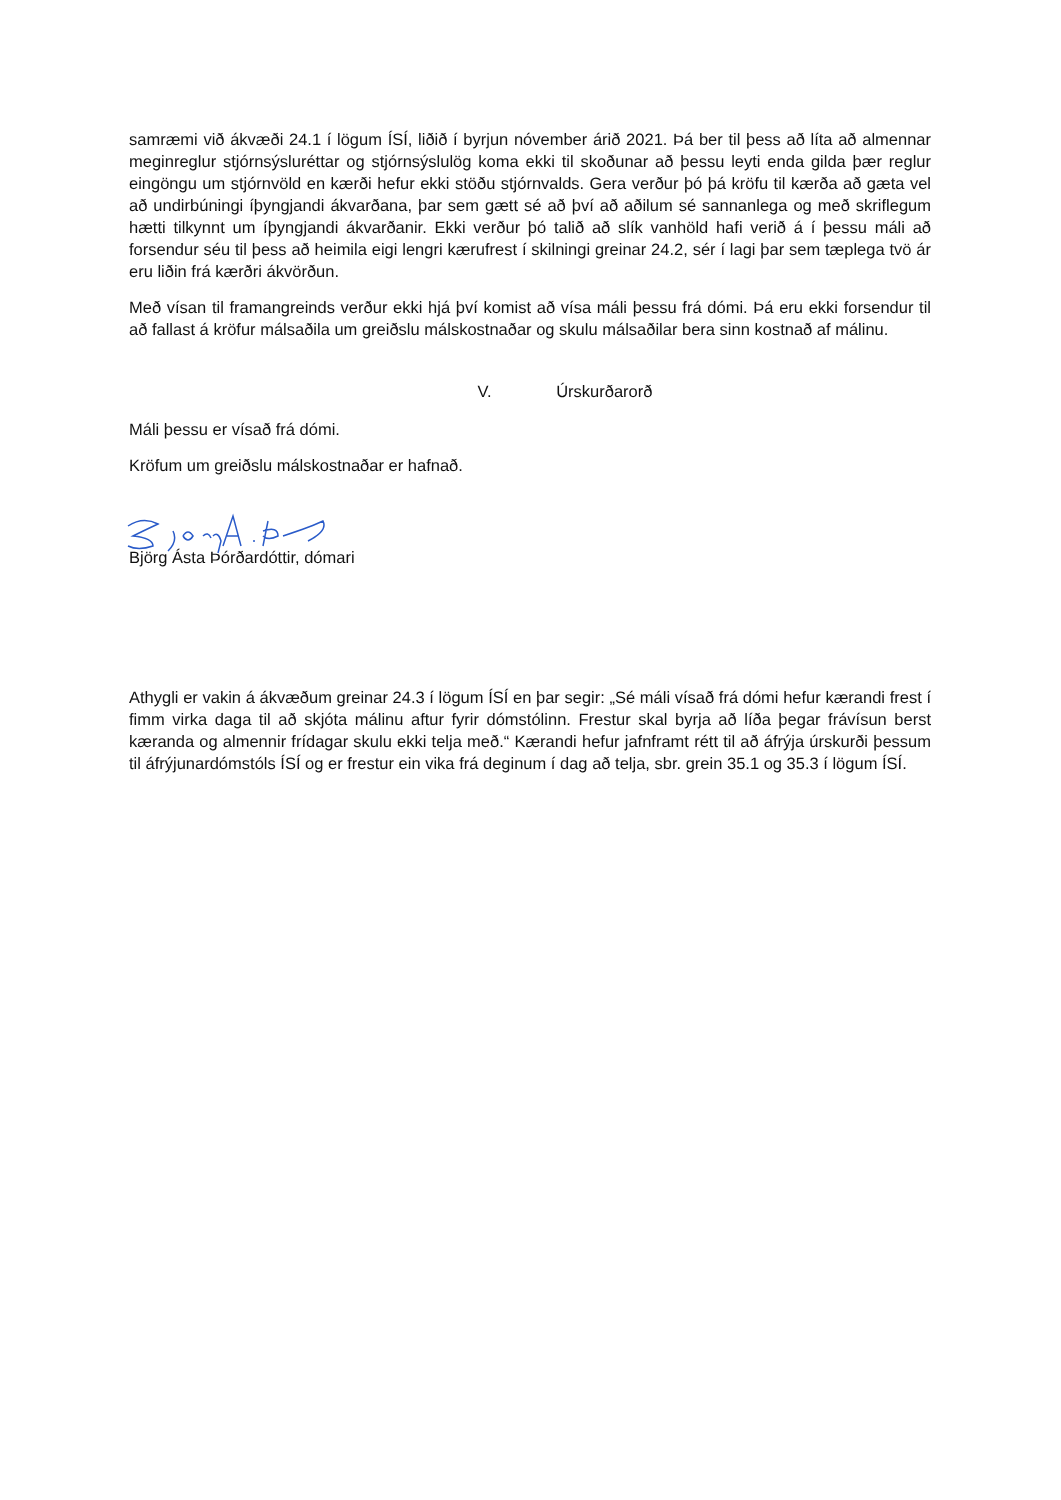samræmi við ákvæði 24.1 í lögum ÍSÍ, liðið í byrjun nóvember árið 2021. Þá ber til þess að líta að almennar meginreglur stjórnsýsluréttar og stjórnsýslulög koma ekki til skoðunar að þessu leyti enda gilda þær reglur eingöngu um stjórnvöld en kærði hefur ekki stöðu stjórnvalds. Gera verður þó þá kröfu til kærða að gæta vel að undirbúningi íþyngjandi ákvarðana, þar sem gætt sé að því að aðilum sé sannanlega og með skriflegum hætti tilkynnt um íþyngjandi ákvarðanir. Ekki verður þó talið að slík vanhöld hafi verið á í þessu máli að forsendur séu til þess að heimila eigi lengri kærufrest í skilningi greinar 24.2, sér í lagi þar sem tæplega tvö ár eru liðin frá kærðri ákvörðun.
Með vísan til framangreinds verður ekki hjá því komist að vísa máli þessu frá dómi. Þá eru ekki forsendur til að fallast á kröfur málsaðila um greiðslu málskostnaðar og skulu málsaðilar bera sinn kostnað af málinu.
V. Úrskurðarorð
Máli þessu er vísað frá dómi.
Kröfum um greiðslu málskostnaðar er hafnað.
Björg Ásta Þórðardóttir, dómari
Athygli er vakin á ákvæðum greinar 24.3 í lögum ÍSÍ en þar segir: „Sé máli vísað frá dómi hefur kærandi frest í fimm virka daga til að skjóta málinu aftur fyrir dómstólinn. Frestur skal byrja að líða þegar frávísun berst kæranda og almennir frídagar skulu ekki telja með.“ Kærandi hefur jafnframt rétt til að áfrýja úrskurði þessum til áfrýjunardómstóls ÍSÍ og er frestur ein vika frá deginum í dag að telja, sbr. grein 35.1 og 35.3 í lögum ÍSÍ.